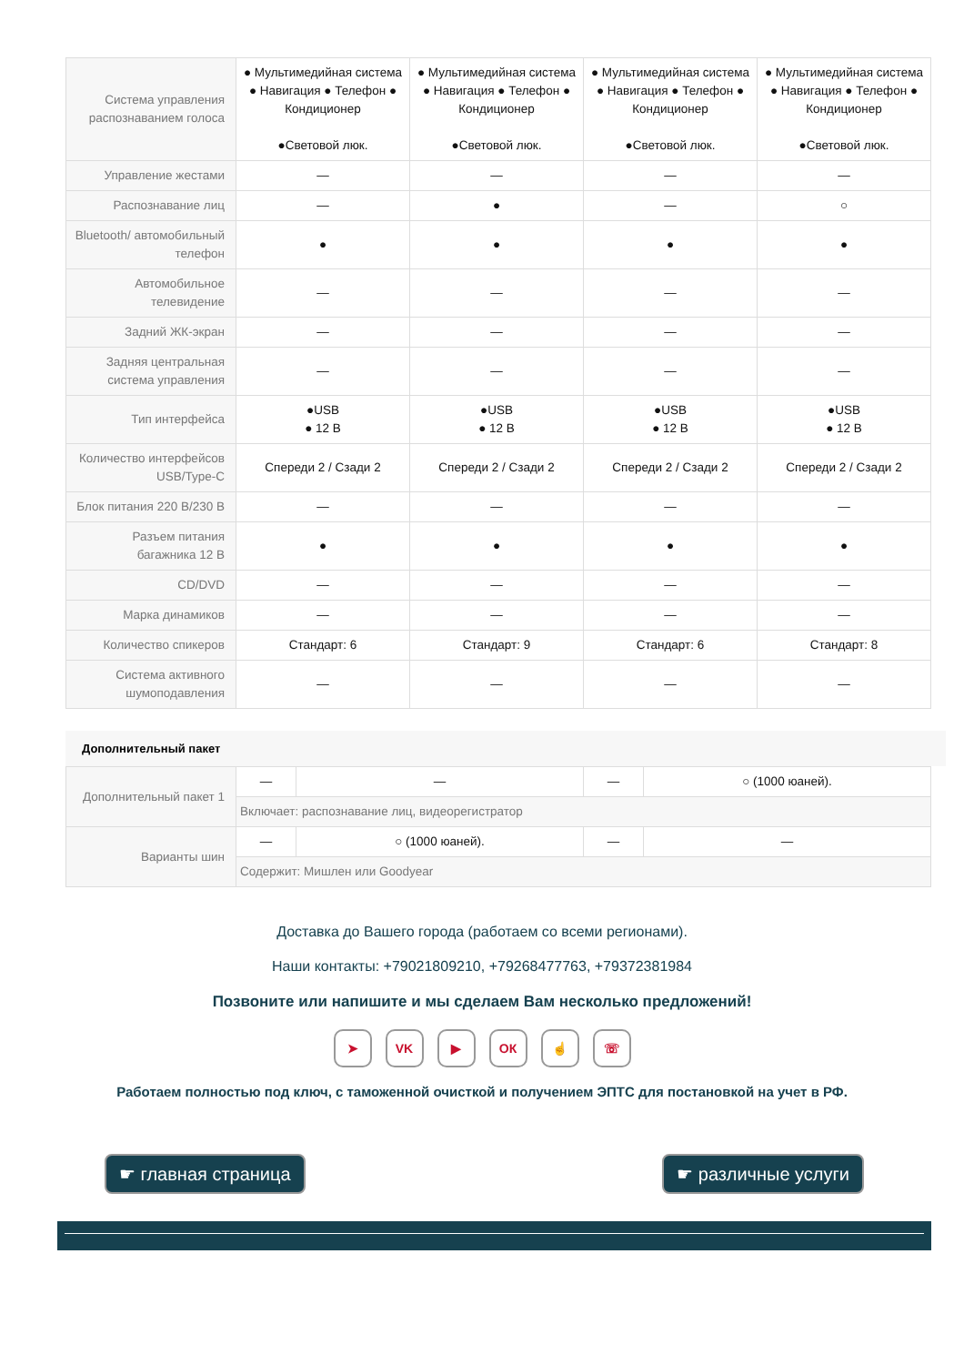| Система управления распознаванием голоса | ● Мультимедийная система ● Навигация ● Телефон ● Кондиционер ●Световой люк. | ● Мультимедийная система ● Навигация ● Телефон ● Кондиционер ●Световой люк. | ● Мультимедийная система ● Навигация ● Телефон ● Кондиционер ●Световой люк. | ● Мультимедийная система ● Навигация ● Телефон ● Кондиционер ●Световой люк. |
| Управление жестами | — | — | — | — |
| Распознавание лиц | — | ● | — | ○ |
| Bluetooth/ автомобильный телефон | ● | ● | ● | ● |
| Автомобильное телевидение | — | — | — | — |
| Задний ЖК-экран | — | — | — | — |
| Задняя центральная система управления | — | — | — | — |
| Тип интерфейса | ●USB ● 12 В | ●USB ● 12 В | ●USB ● 12 В | ●USB ● 12 В |
| Количество интерфейсов USB/Type-C | Спереди 2 / Сзади 2 | Спереди 2 / Сзади 2 | Спереди 2 / Сзади 2 | Спереди 2 / Сзади 2 |
| Блок питания 220 В/230 В | — | — | — | — |
| Разъем питания багажника 12 В | ● | ● | ● | ● |
| CD/DVD | — | — | — | — |
| Марка динамиков | — | — | — | — |
| Количество спикеров | Стандарт: 6 | Стандарт: 9 | Стандарт: 6 | Стандарт: 8 |
| Система активного шумоподавления | — | — | — | — |
Дополнительный пакет
| Дополнительный пакет 1 | — | — | — | ○ (1000 юаней). |
| | Включает: распознавание лиц, видеорегистратор | | | |
| Варианты шин | — | ○ (1000 юаней). | — | — |
| | Содержит: Мишлен или Goodyear | | | |
Доставка до Вашего города (работаем со всеми регионами).
Наши контакты: +79021809210, +79268477763, +79372381984
Позвоните или напишите и мы сделаем Вам несколько предложений!
➤ VK ▶ ОК ☝ ☏
Работаем полностью под ключ, с таможенной очисткой и получением ЭПТС для постановкой на учет в РФ.
☛ главная страница ☛ различные услуги